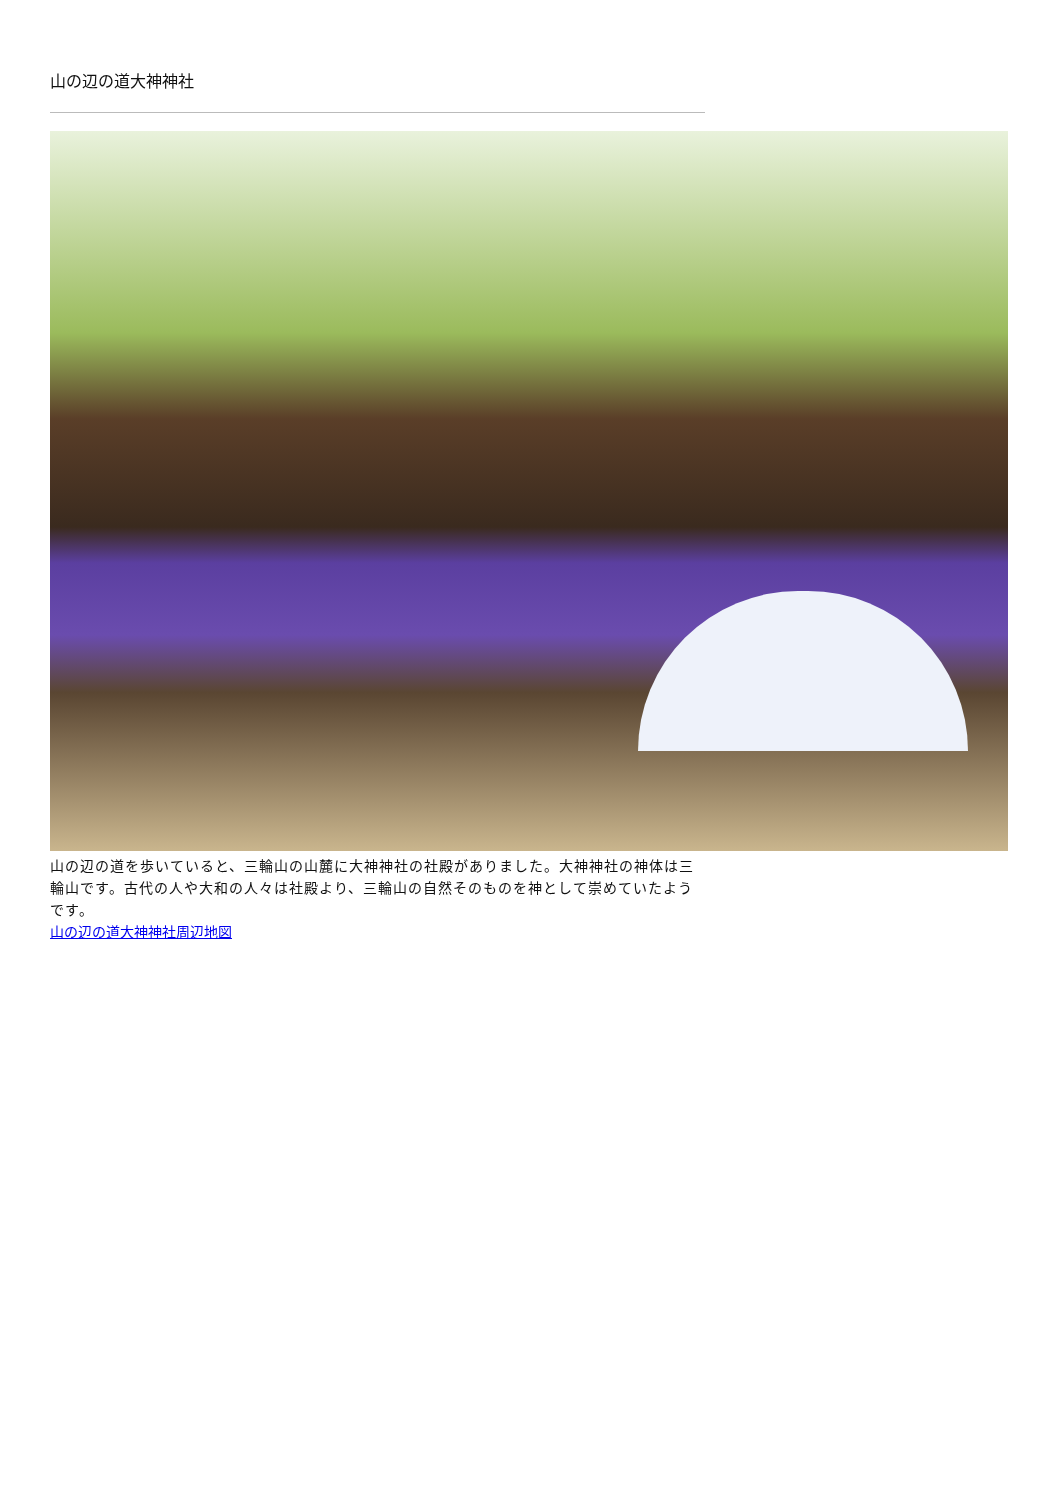山の辺の道大神神社
山の辺の道を歩いていると、三輪山の山麓に大神神社の社殿がありました。大神神社の神体は三輪山です。古代の人や大和の人々は社殿より、三輪山の自然そのものを神として崇めていたようです。
山の辺の道大神神社周辺地図